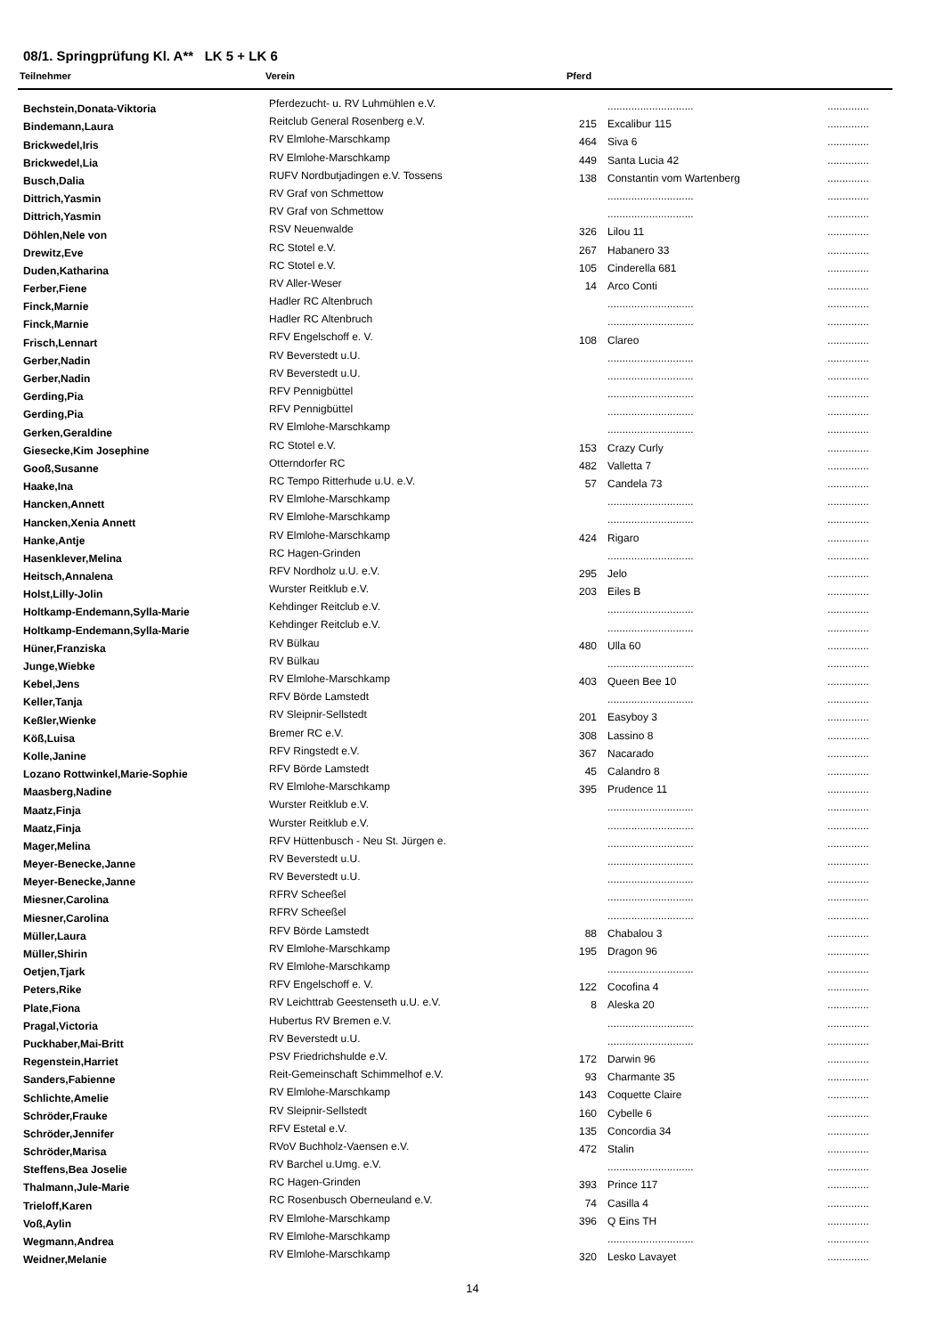08/1. Springprüfung Kl. A** LK 5 + LK 6
| Teilnehmer | Verein | Pferd | | |
| --- | --- | --- | --- | --- |
| Bechstein,Donata-Viktoria | Pferdezucht- u. RV Luhmühlen e.V. | | ............................. | .............. |
| Bindemann,Laura | Reitclub General Rosenberg e.V. | 215 | Excalibur 115 | .............. |
| Brickwedel,Iris | RV Elmlohe-Marschkamp | 464 | Siva 6 | .............. |
| Brickwedel,Lia | RV Elmlohe-Marschkamp | 449 | Santa Lucia 42 | .............. |
| Busch,Dalia | RUFV Nordbutjadingen e.V. Tossens | 138 | Constantin vom Wartenberg | .............. |
| Dittrich,Yasmin | RV Graf von Schmettow | | ............................. | .............. |
| Dittrich,Yasmin | RV Graf von Schmettow | | ............................. | .............. |
| Döhlen,Nele von | RSV Neuenwalde | 326 | Lilou 11 | .............. |
| Drewitz,Eve | RC Stotel e.V. | 267 | Habanero 33 | .............. |
| Duden,Katharina | RC Stotel e.V. | 105 | Cinderella 681 | .............. |
| Ferber,Fiene | RV Aller-Weser | 14 | Arco Conti | .............. |
| Finck,Marnie | Hadler RC Altenbruch | | ............................. | .............. |
| Finck,Marnie | Hadler RC Altenbruch | | ............................. | .............. |
| Frisch,Lennart | RFV Engelschoff e. V. | 108 | Clareo | .............. |
| Gerber,Nadin | RV Beverstedt u.U. | | ............................. | .............. |
| Gerber,Nadin | RV Beverstedt u.U. | | ............................. | .............. |
| Gerding,Pia | RFV Pennigbüttel | | ............................. | .............. |
| Gerding,Pia | RFV Pennigbüttel | | ............................. | .............. |
| Gerken,Geraldine | RV Elmlohe-Marschkamp | | ............................. | .............. |
| Giesecke,Kim Josephine | RC Stotel e.V. | 153 | Crazy Curly | .............. |
| Gooß,Susanne | Otterndorfer RC | 482 | Valletta 7 | .............. |
| Haake,Ina | RC Tempo Ritterhude u.U. e.V. | 57 | Candela 73 | .............. |
| Hancken,Annett | RV Elmlohe-Marschkamp | | ............................. | .............. |
| Hancken,Xenia Annett | RV Elmlohe-Marschkamp | | ............................. | .............. |
| Hanke,Antje | RV Elmlohe-Marschkamp | 424 | Rigaro | .............. |
| Hasenklever,Melina | RC Hagen-Grinden | | ............................. | .............. |
| Heitsch,Annalena | RFV Nordholz u.U. e.V. | 295 | Jelo | .............. |
| Holst,Lilly-Jolin | Wurster Reitklub e.V. | 203 | Eiles B | .............. |
| Holtkamp-Endemann,Sylla-Marie | Kehdinger Reitclub e.V. | | ............................. | .............. |
| Holtkamp-Endemann,Sylla-Marie | Kehdinger Reitclub e.V. | | ............................. | .............. |
| Hüner,Franziska | RV Bülkau | 480 | Ulla 60 | .............. |
| Junge,Wiebke | RV Bülkau | | ............................. | .............. |
| Kebel,Jens | RV Elmlohe-Marschkamp | 403 | Queen Bee 10 | .............. |
| Keller,Tanja | RFV Börde Lamstedt | | ............................. | .............. |
| Keßler,Wienke | RV Sleipnir-Sellstedt | 201 | Easyboy 3 | .............. |
| Köß,Luisa | Bremer RC e.V. | 308 | Lassino 8 | .............. |
| Kolle,Janine | RFV Ringstedt e.V. | 367 | Nacarado | .............. |
| Lozano Rottwinkel,Marie-Sophie | RFV Börde Lamstedt | 45 | Calandro 8 | .............. |
| Maasberg,Nadine | RV Elmlohe-Marschkamp | 395 | Prudence 11 | .............. |
| Maatz,Finja | Wurster Reitklub e.V. | | ............................. | .............. |
| Maatz,Finja | Wurster Reitklub e.V. | | ............................. | .............. |
| Mager,Melina | RFV Hüttenbusch - Neu St. Jürgen e. | | ............................. | .............. |
| Meyer-Benecke,Janne | RV Beverstedt u.U. | | ............................. | .............. |
| Meyer-Benecke,Janne | RV Beverstedt u.U. | | ............................. | .............. |
| Miesner,Carolina | RFRV Scheeßel | | ............................. | .............. |
| Miesner,Carolina | RFRV Scheeßel | | ............................. | .............. |
| Müller,Laura | RFV Börde Lamstedt | 88 | Chabalou 3 | .............. |
| Müller,Shirin | RV Elmlohe-Marschkamp | 195 | Dragon 96 | .............. |
| Oetjen,Tjark | RV Elmlohe-Marschkamp | | ............................. | .............. |
| Peters,Rike | RFV Engelschoff e. V. | 122 | Cocofina 4 | .............. |
| Plate,Fiona | RV Leichttrab Geestenseth u.U. e.V. | 8 | Aleska 20 | .............. |
| Pragal,Victoria | Hubertus RV Bremen e.V. | | ............................. | .............. |
| Puckhaber,Mai-Britt | RV Beverstedt u.U. | | ............................. | .............. |
| Regenstein,Harriet | PSV Friedrichshulde e.V. | 172 | Darwin 96 | .............. |
| Sanders,Fabienne | Reit-Gemeinschaft Schimmelhof e.V. | 93 | Charmante 35 | .............. |
| Schlichte,Amelie | RV Elmlohe-Marschkamp | 143 | Coquette Claire | .............. |
| Schröder,Frauke | RV Sleipnir-Sellstedt | 160 | Cybelle 6 | .............. |
| Schröder,Jennifer | RFV Estetal e.V. | 135 | Concordia 34 | .............. |
| Schröder,Marisa | RVoV Buchholz-Vaensen e.V. | 472 | Stalin | .............. |
| Steffens,Bea Joselie | RV Barchel u.Umg. e.V. | | ............................. | .............. |
| Thalmann,Jule-Marie | RC Hagen-Grinden | 393 | Prince 117 | .............. |
| Trieloff,Karen | RC Rosenbusch Oberneuland e.V. | 74 | Casilla 4 | .............. |
| Voß,Aylin | RV Elmlohe-Marschkamp | 396 | Q Eins TH | .............. |
| Wegmann,Andrea | RV Elmlohe-Marschkamp | | ............................. | .............. |
| Weidner,Melanie | RV Elmlohe-Marschkamp | 320 | Lesko Lavayet | .............. |
14